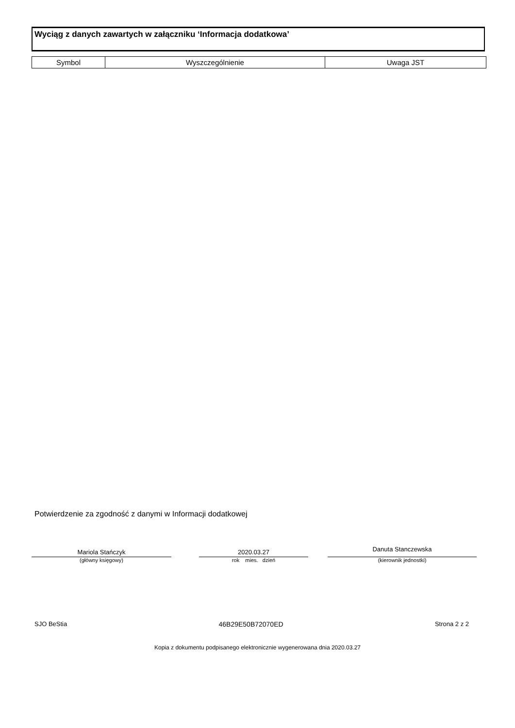Wyciąg z danych zawartych w załączniku ‘Informacja dodatkowa’
| Symbol | Wyszczególnienie | Uwaga JST |
| --- | --- | --- |
Potwierdzenie za zgodność z danymi w Informacji dodatkowej
Mariola Stańczyk
(główny księgowy)
2020.03.27
rok mies. dzień
Danuta Stanczewska
(kierownik jednostki)
SJO BeStia 46B29E50B72070ED Strona 2 z 2
Kopia z dokumentu podpisanego elektronicznie wygenerowana dnia 2020.03.27